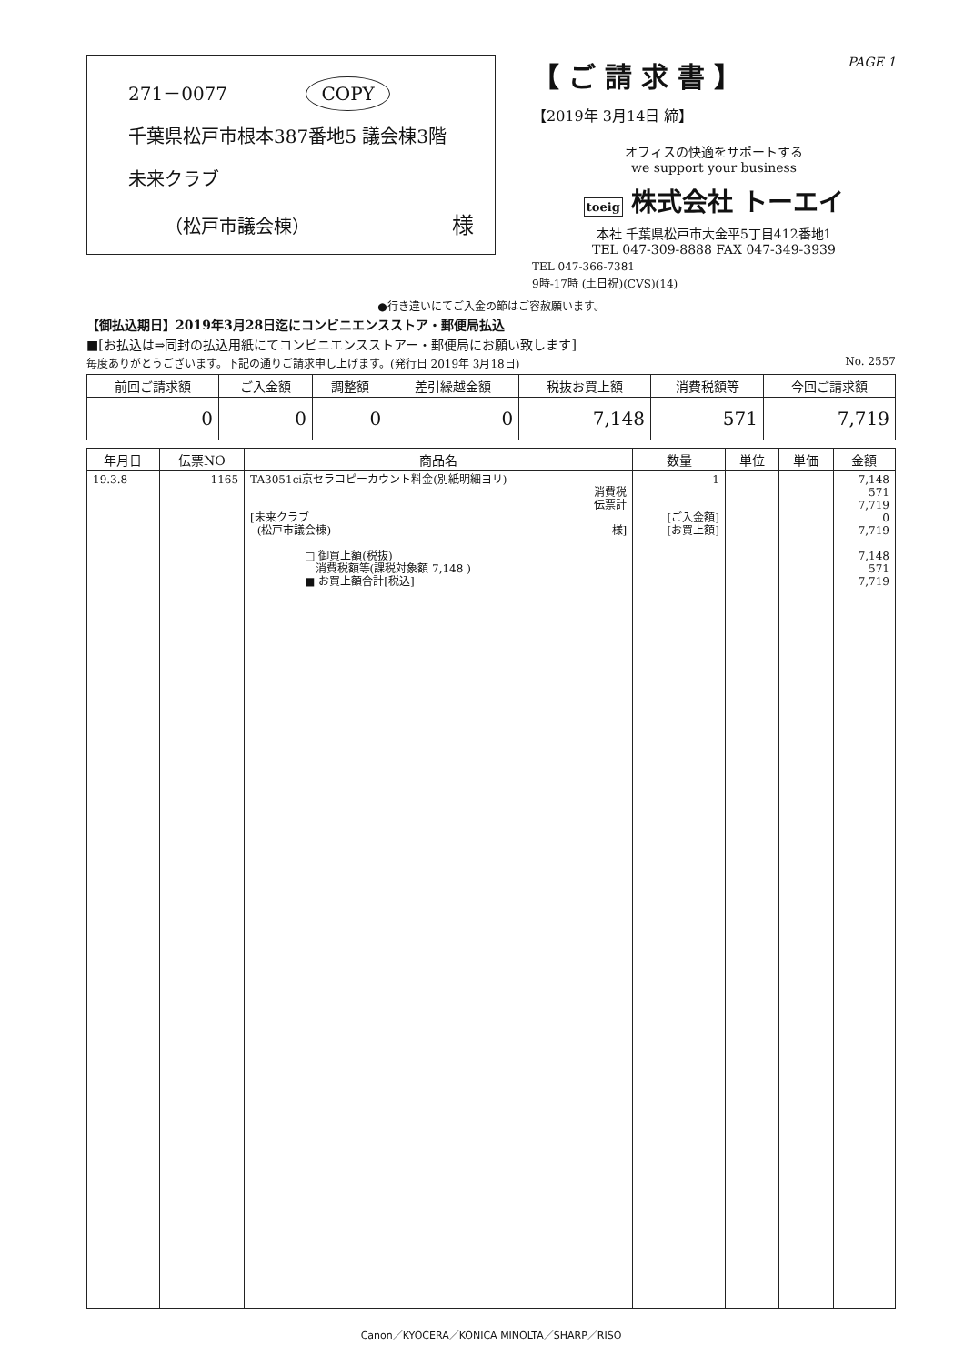271－0077 COPY
千葉県松戸市根本387番地5 議会棟3階
未来クラブ
（松戸市議会棟） 様
【ご請求書】
PAGE 1
【2019年 3月14日 締】
オフィスの快適をサポートする
we support your business
toeig 株式会社 トーエイ
本社 千葉県松戸市大金平5丁目412番地1
TEL 047-309-8888 FAX 047-349-3939
TEL 047-366-7381
9時-17時 (土日祝)(CVS)(14)
●行き違いにてご入金の節はご容赦願います。
【御払込期日】2019年3月28日迄にコンビニエンスストア・郵便局払込
■[お払込は⇒同封の払込用紙にてコンビニエンスストアー・郵便局にお願い致します]
毎度ありがとうございます。下記の通りご請求申し上げます。(発行日 2019年 3月18日) No. 2557
| 前回ご請求額 | ご入金額 | 調整額 | 差引繰越金額 | 税抜お買上額 | 消費税額等 | 今回ご請求額 |
| --- | --- | --- | --- | --- | --- | --- |
| 0 | 0 | 0 | 0 | 7,148 | 571 | 7,719 |
| 年月日 | 伝票NO | 商品名 | 数量 | 単位 | 単価 | 金額 |
| --- | --- | --- | --- | --- | --- | --- |
| 19.3.8 | 1165 | TA3051ci京セラコピーカウント料金(別紙明細ヨリ) 消費税 伝票計 [未来クラブ (松戸市議会棟) 様] □ 御買上額(税抜) 消費税額等(課税対象額 7,148 ) ■ お買上額合計[税込] | 1 [ご入金額] [お買上額] | | | 7,148 571 7,719 0 7,719 7,148 571 7,719 |
Canon／KYOCERA／KONICA MINOLTA／SHARP／RISO